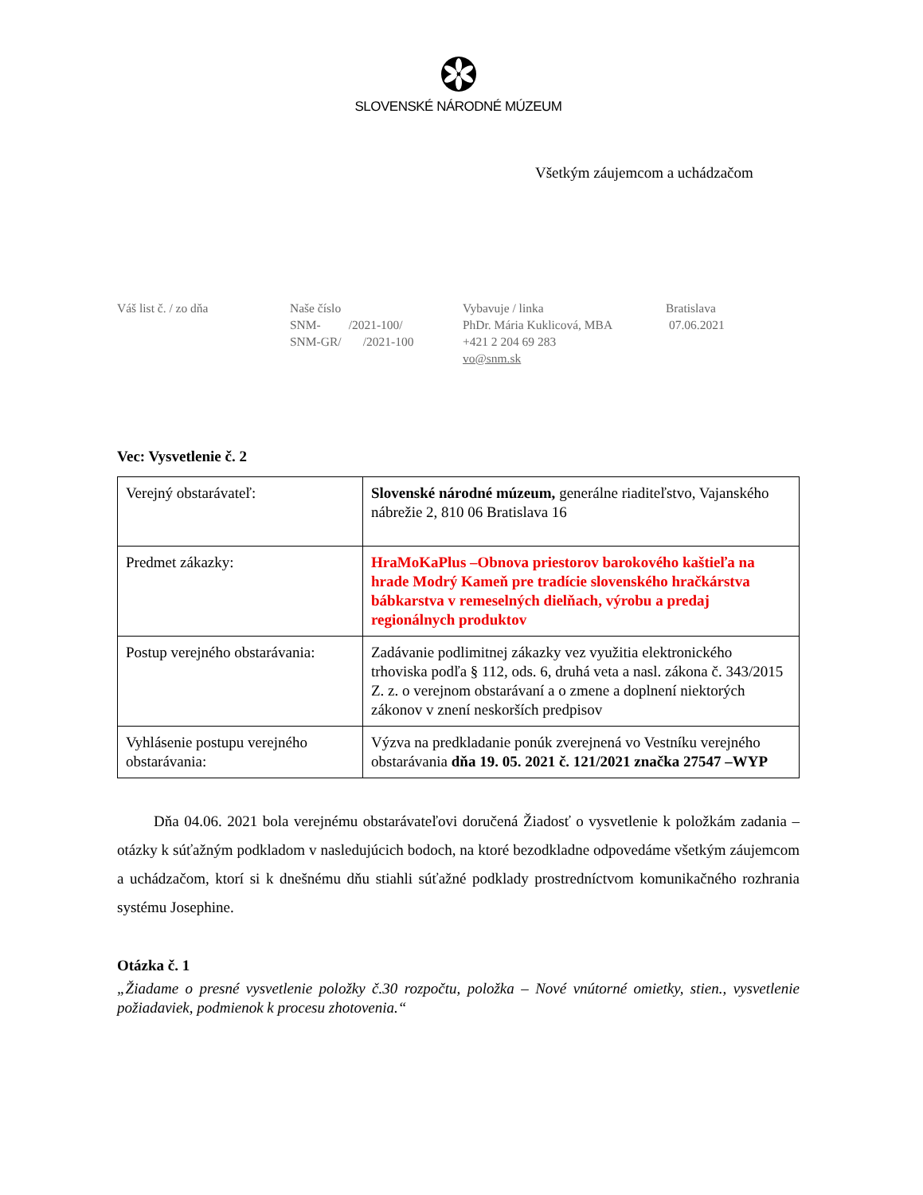SLOVENSKÉ NÁRODNÉ MÚZEUM
Všetkým záujemcom a uchádzačom
Váš list č. / zo dňa Naše číslo
SNM- /2021-100/
SNM-GR/ /2021-100
Vybavuje / linka
PhDr. Mária Kuklicová, MBA
+421 2 204 69 283
vo@snm.sk
Bratislava
07.06.2021
Vec: Vysvetlenie č. 2
| Verejný obstarávateľ: | Slovenské národné múzeum, generálne riaditeľstvo, Vajanského nábrežie 2, 810 06 Bratislava 16 |
| Predmet zákazky: | HraMoKaPlus –Obnova priestorov barokového kaštieľa na hrade Modrý Kameň pre tradície slovenského hračkárstva bábkarstva v remeselných dielňach, výrobu a predaj regionálnych produktov |
| Postup verejného obstarávania: | Zadávanie podlimitnej zákazky vez využitia elektronického trhoviska podľa § 112, ods. 6, druhá veta a nasl. zákona č. 343/2015 Z. z. o verejnom obstarávaní a o zmene a doplnení niektorých zákonov v znení neskorších predpisov |
| Vyhlásenie postupu verejného obstarávania: | Výzva na predkladanie ponúk zverejnená vo Vestníku verejného obstarávania dňa 19. 05. 2021 č. 121/2021 značka 27547 –WYP |
Dňa 04.06. 2021 bola verejnému obstarávateľovi doručená Žiadosť o vysvetlenie k položkám zadania – otázky k súťažným podkladom v nasledujúcich bodoch, na ktoré bezodkladne odpovedáme všetkým záujemcom a uchádzačom, ktorí si k dnešnému dňu stiahli súťažné podklady prostredníctvom komunikačného rozhrania systému Josephine.
Otázka č. 1
„Žiadame o presné vysvetlenie položky č.30 rozpočtu, položka – Nové vnútorné omietky, stien., vysvetlenie požiadaviek, podmienok k procesu zhotovenia.“